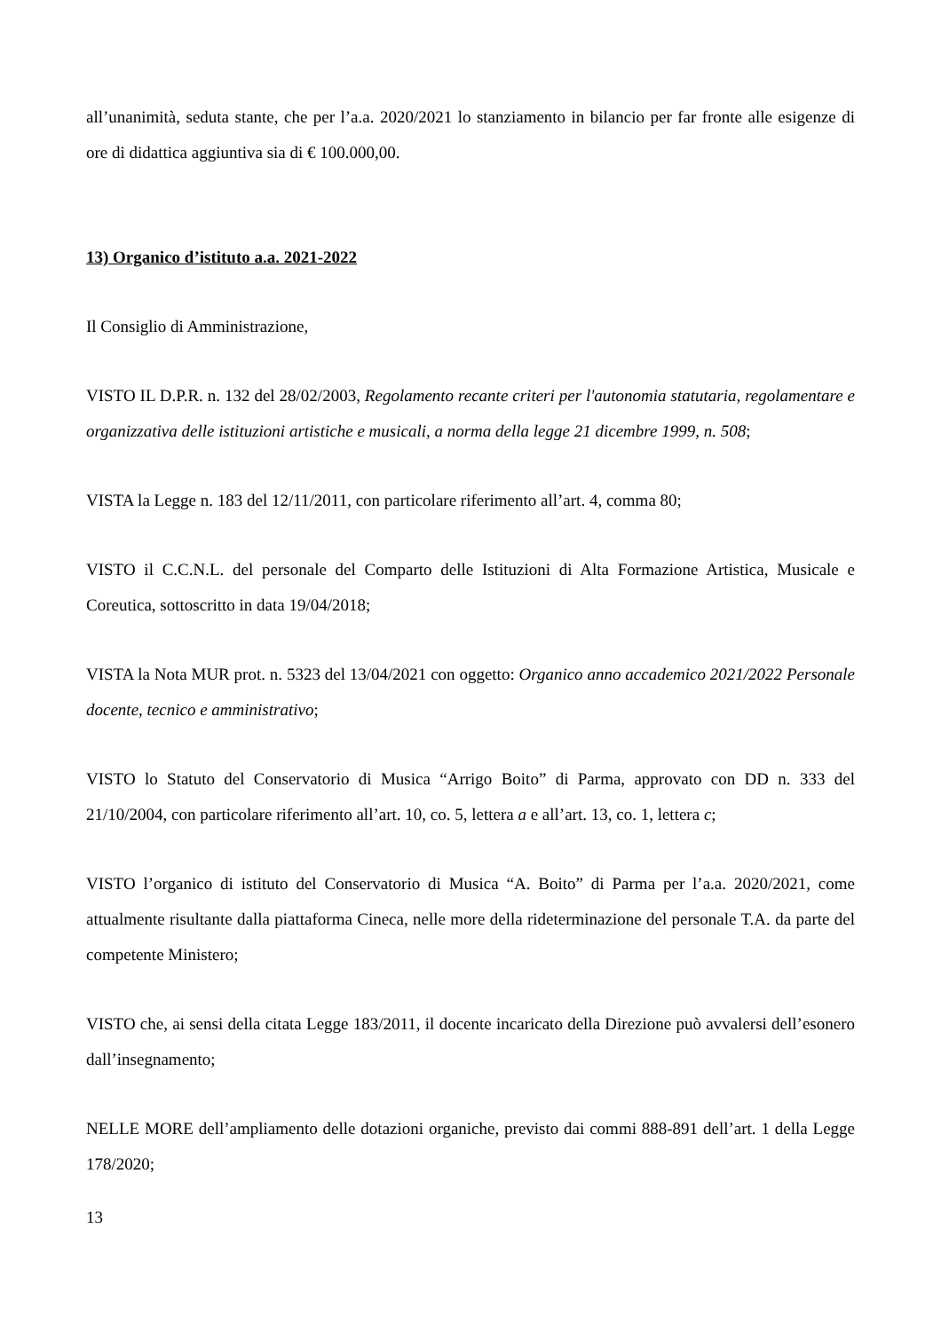all’unanimità, seduta stante, che per l’a.a. 2020/2021 lo stanziamento in bilancio per far fronte alle esigenze di ore di didattica aggiuntiva sia di € 100.000,00.
13) Organico d’istituto a.a. 2021-2022
Il Consiglio di Amministrazione,
VISTO IL D.P.R. n. 132 del 28/02/2003, Regolamento recante criteri per l'autonomia statutaria, regolamentare e organizzativa delle istituzioni artistiche e musicali, a norma della legge 21 dicembre 1999, n. 508;
VISTA la Legge n. 183 del 12/11/2011, con particolare riferimento all’art. 4, comma 80;
VISTO il C.C.N.L. del personale del Comparto delle Istituzioni di Alta Formazione Artistica, Musicale e Coreutica, sottoscritto in data 19/04/2018;
VISTA la Nota MUR prot. n. 5323 del 13/04/2021 con oggetto: Organico anno accademico 2021/2022 Personale docente, tecnico e amministrativo;
VISTO lo Statuto del Conservatorio di Musica “Arrigo Boito” di Parma, approvato con DD n. 333 del 21/10/2004, con particolare riferimento all’art. 10, co. 5, lettera a e all’art. 13, co. 1, lettera c;
VISTO l’organico di istituto del Conservatorio di Musica “A. Boito” di Parma per l’a.a. 2020/2021, come attualmente risultante dalla piattaforma Cineca, nelle more della rideterminazione del personale T.A. da parte del competente Ministero;
VISTO che, ai sensi della citata Legge 183/2011, il docente incaricato della Direzione può avvalersi dell’esonero dall’insegnamento;
NELLE MORE dell’ampliamento delle dotazioni organiche, previsto dai commi 888-891 dell’art. 1 della Legge 178/2020;
13